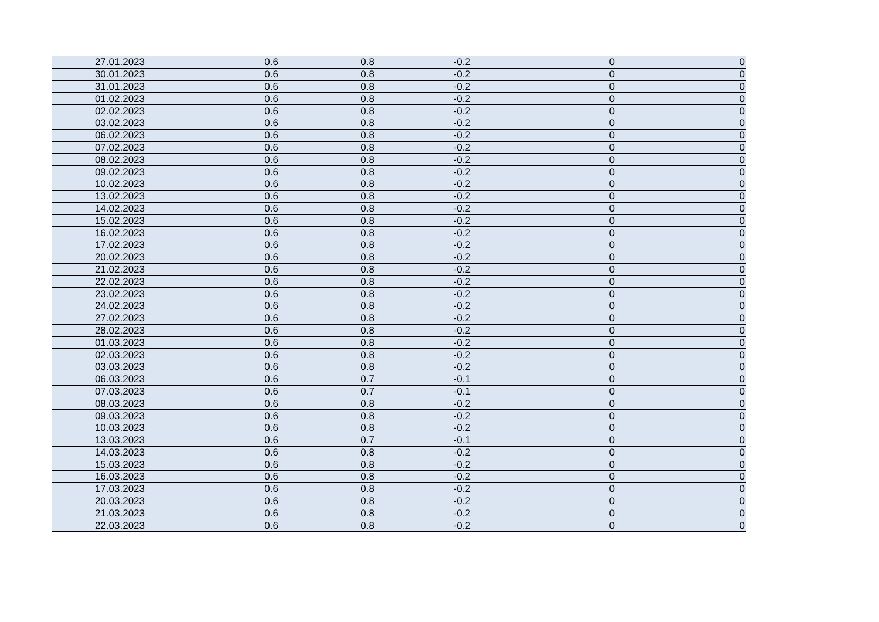| 27.01.2023 | 0.6 | 0.8 | -0.2 | 0 | 0 |
| 30.01.2023 | 0.6 | 0.8 | -0.2 | 0 | 0 |
| 31.01.2023 | 0.6 | 0.8 | -0.2 | 0 | 0 |
| 01.02.2023 | 0.6 | 0.8 | -0.2 | 0 | 0 |
| 02.02.2023 | 0.6 | 0.8 | -0.2 | 0 | 0 |
| 03.02.2023 | 0.6 | 0.8 | -0.2 | 0 | 0 |
| 06.02.2023 | 0.6 | 0.8 | -0.2 | 0 | 0 |
| 07.02.2023 | 0.6 | 0.8 | -0.2 | 0 | 0 |
| 08.02.2023 | 0.6 | 0.8 | -0.2 | 0 | 0 |
| 09.02.2023 | 0.6 | 0.8 | -0.2 | 0 | 0 |
| 10.02.2023 | 0.6 | 0.8 | -0.2 | 0 | 0 |
| 13.02.2023 | 0.6 | 0.8 | -0.2 | 0 | 0 |
| 14.02.2023 | 0.6 | 0.8 | -0.2 | 0 | 0 |
| 15.02.2023 | 0.6 | 0.8 | -0.2 | 0 | 0 |
| 16.02.2023 | 0.6 | 0.8 | -0.2 | 0 | 0 |
| 17.02.2023 | 0.6 | 0.8 | -0.2 | 0 | 0 |
| 20.02.2023 | 0.6 | 0.8 | -0.2 | 0 | 0 |
| 21.02.2023 | 0.6 | 0.8 | -0.2 | 0 | 0 |
| 22.02.2023 | 0.6 | 0.8 | -0.2 | 0 | 0 |
| 23.02.2023 | 0.6 | 0.8 | -0.2 | 0 | 0 |
| 24.02.2023 | 0.6 | 0.8 | -0.2 | 0 | 0 |
| 27.02.2023 | 0.6 | 0.8 | -0.2 | 0 | 0 |
| 28.02.2023 | 0.6 | 0.8 | -0.2 | 0 | 0 |
| 01.03.2023 | 0.6 | 0.8 | -0.2 | 0 | 0 |
| 02.03.2023 | 0.6 | 0.8 | -0.2 | 0 | 0 |
| 03.03.2023 | 0.6 | 0.8 | -0.2 | 0 | 0 |
| 06.03.2023 | 0.6 | 0.7 | -0.1 | 0 | 0 |
| 07.03.2023 | 0.6 | 0.7 | -0.1 | 0 | 0 |
| 08.03.2023 | 0.6 | 0.8 | -0.2 | 0 | 0 |
| 09.03.2023 | 0.6 | 0.8 | -0.2 | 0 | 0 |
| 10.03.2023 | 0.6 | 0.8 | -0.2 | 0 | 0 |
| 13.03.2023 | 0.6 | 0.7 | -0.1 | 0 | 0 |
| 14.03.2023 | 0.6 | 0.8 | -0.2 | 0 | 0 |
| 15.03.2023 | 0.6 | 0.8 | -0.2 | 0 | 0 |
| 16.03.2023 | 0.6 | 0.8 | -0.2 | 0 | 0 |
| 17.03.2023 | 0.6 | 0.8 | -0.2 | 0 | 0 |
| 20.03.2023 | 0.6 | 0.8 | -0.2 | 0 | 0 |
| 21.03.2023 | 0.6 | 0.8 | -0.2 | 0 | 0 |
| 22.03.2023 | 0.6 | 0.8 | -0.2 | 0 | 0 |